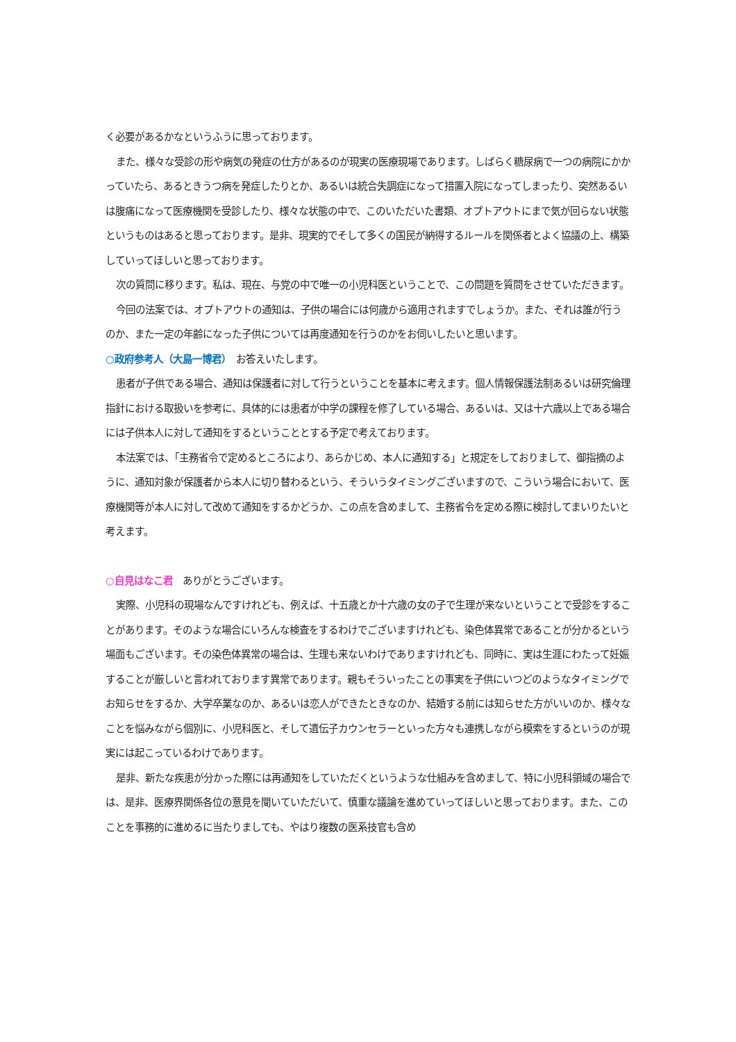く必要があるかなというふうに思っております。
また、様々な受診の形や病気の発症の仕方があるのが現実の医療現場であります。しばらく糖尿病で一つの病院にかかっていたら、あるときうつ病を発症したりとか、あるいは統合失調症になって措置入院になってしまったり、突然あるいは腹痛になって医療機関を受診したり、様々な状態の中で、このいただいた書類、オプトアウトにまで気が回らない状態というものはあると思っております。是非、現実的でそして多くの国民が納得するルールを関係者とよく協議の上、構築していってほしいと思っております。
次の質問に移ります。私は、現在、与党の中で唯一の小児科医ということで、この問題を質問をさせていただきます。
今回の法案では、オプトアウトの通知は、子供の場合には何歳から適用されますでしょうか。また、それは誰が行うのか、また一定の年齢になった子供については再度通知を行うのかをお伺いしたいと思います。
○政府参考人（大島一博君）　お答えいたします。
患者が子供である場合、通知は保護者に対して行うということを基本に考えます。個人情報保護法制あるいは研究倫理指針における取扱いを参考に、具体的には患者が中学の課程を修了している場合、あるいは、又は十六歳以上である場合には子供本人に対して通知をするということとする予定で考えております。
本法案では、「主務省令で定めるところにより、あらかじめ、本人に通知する」と規定をしておりまして、御指摘のように、通知対象が保護者から本人に切り替わるという、そういうタイミングございますので、こういう場合において、医療機関等が本人に対して改めて通知をするかどうか、この点を含めまして、主務省令を定める際に検討してまいりたいと考えます。
○自見はなこ君　ありがとうございます。
実際、小児科の現場なんですけれども、例えば、十五歳とか十六歳の女の子で生理が来ないということで受診をすることがあります。そのような場合にいろんな検査をするわけでございますけれども、染色体異常であることが分かるという場面もございます。その染色体異常の場合は、生理も来ないわけでありますけれども、同時に、実は生涯にわたって妊娠することが厳しいと言われております異常であります。親もそういったことの事実を子供にいつどのようなタイミングでお知らせをするか、大学卒業なのか、あるいは恋人ができたときなのか、結婚する前には知らせた方がいいのか、様々なことを悩みながら個別に、小児科医と、そして遺伝子カウンセラーといった方々も連携しながら模索をするというのが現実には起こっているわけであります。
是非、新たな疾患が分かった際には再通知をしていただくというような仕組みを含めまして、特に小児科領域の場合では、是非、医療界関係各位の意見を聞いていただいて、慎重な議論を進めていってほしいと思っております。また、このことを事務的に進めるに当たりましても、やはり複数の医系技官も含め